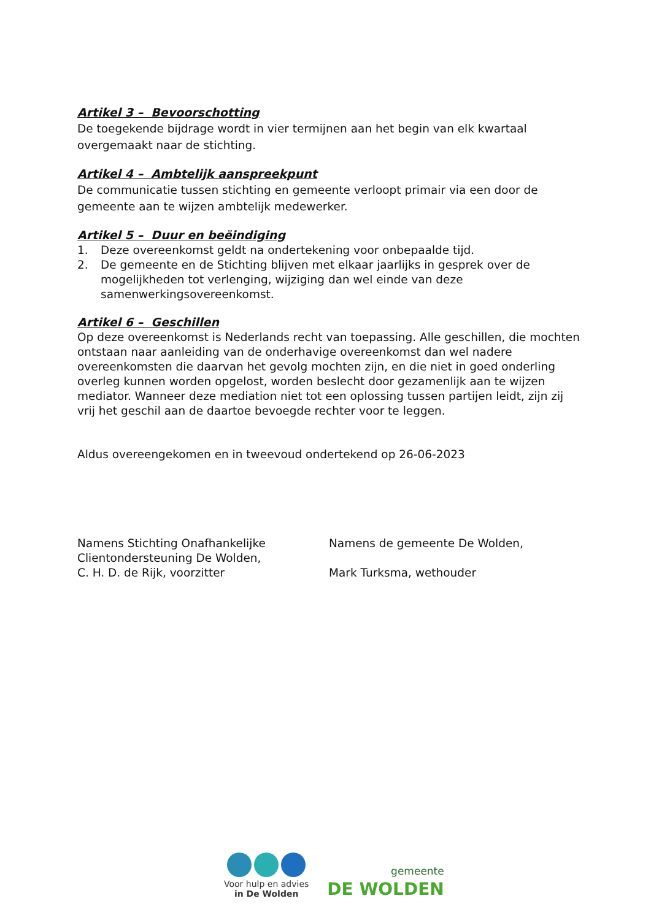Artikel 3 – Bevoorschotting
De toegekende bijdrage wordt in vier termijnen aan het begin van elk kwartaal overgemaakt naar de stichting.
Artikel 4 – Ambtelijk aanspreekpunt
De communicatie tussen stichting en gemeente verloopt primair via een door de gemeente aan te wijzen ambtelijk medewerker.
Artikel 5 – Duur en beëindiging
1. Deze overeenkomst geldt na ondertekening voor onbepaalde tijd.
2. De gemeente en de Stichting blijven met elkaar jaarlijks in gesprek over de mogelijkheden tot verlenging, wijziging dan wel einde van deze samenwerkingsovereenkomst.
Artikel 6 – Geschillen
Op deze overeenkomst is Nederlands recht van toepassing. Alle geschillen, die mochten ontstaan naar aanleiding van de onderhavige overeenkomst dan wel nadere overeenkomsten die daarvan het gevolg mochten zijn, en die niet in goed onderling overleg kunnen worden opgelost, worden beslecht door gezamenlijk aan te wijzen mediator. Wanneer deze mediation niet tot een oplossing tussen partijen leidt, zijn zij vrij het geschil aan de daartoe bevoegde rechter voor te leggen.
Aldus overeengekomen en in tweevoud ondertekend op 26-06-2023
Namens Stichting Onafhankelijke
Clientondersteuning De Wolden,
C. H. D. de Rijk, voorzitter
Namens de gemeente De Wolden,
Mark Turksma, wethouder
Voor hulp en advies
in De Wolden
gemeente
DE WOLDEN